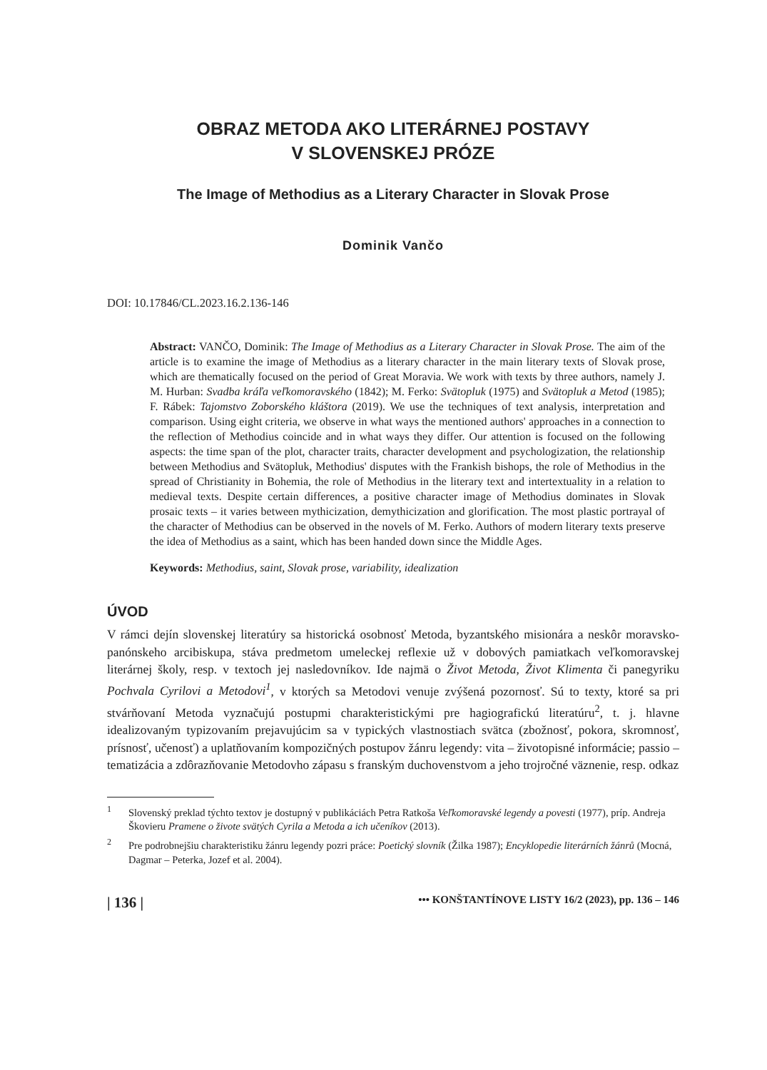OBRAZ METODA AKO LITERÁRNEJ POSTAVY
V SLOVENSKEJ PRÓZE
The Image of Methodius as a Literary Character in Slovak Prose
Dominik Vančo
DOI: 10.17846/CL.2023.16.2.136-146
Abstract: VANČO, Dominik: The Image of Methodius as a Literary Character in Slovak Prose. The aim of the article is to examine the image of Methodius as a literary character in the main literary texts of Slovak prose, which are thematically focused on the period of Great Moravia. We work with texts by three authors, namely J. M. Hurban: Svadba kráľa veľkomoravského (1842); M. Ferko: Svätopluk (1975) and Svätopluk a Metod (1985); F. Rábek: Tajomstvo Zoborského kláštora (2019). We use the techniques of text analysis, interpretation and comparison. Using eight criteria, we observe in what ways the mentioned authors' approaches in a connection to the reflection of Methodius coincide and in what ways they differ. Our attention is focused on the following aspects: the time span of the plot, character traits, character development and psychologization, the relationship between Methodius and Svätopluk, Methodius' disputes with the Frankish bishops, the role of Methodius in the spread of Christianity in Bohemia, the role of Methodius in the literary text and intertextuality in a relation to medieval texts. Despite certain differences, a positive character image of Methodius dominates in Slovak prosaic texts – it varies between mythicization, demythicization and glorification. The most plastic portrayal of the character of Methodius can be observed in the novels of M. Ferko. Authors of modern literary texts preserve the idea of Methodius as a saint, which has been handed down since the Middle Ages.
Keywords: Methodius, saint, Slovak prose, variability, idealization
ÚVOD
V rámci dejín slovenskej literatúry sa historická osobnosť Metoda, byzantského misionára a neskôr moravsko-panónskeho arcibiskupa, stáva predmetom umeleckej reflexie už v dobových pamiatkach veľkomoravskej literárnej školy, resp. v textoch jej nasledovníkov. Ide najmä o Život Metoda, Život Klimenta či panegyriku Pochvala Cyrilovi a Metodovi<sup>1</sup>, v ktorých sa Metodovi venuje zvýšená pozornosť. Sú to texty, ktoré sa pri stvárňovaní Metoda vyznačujú postupmi charakteristickými pre hagiografickú literatúru<sup>2</sup>, t. j. hlavne idealizovaným typizovaním prejavujúcim sa v typických vlastnostiach svätca (zbožnosť, pokora, skromnosť, prísnosť, učenosť) a uplatňovaním kompozičných postupov žánru legendy: vita – životopisné informácie; passio – tematizácia a zdôrazňovanie Metodovho zápasu s franským duchovenstvom a jeho trojročné väznenie, resp. odkaz
<sup>1</sup> Slovenský preklad týchto textov je dostupný v publikáciách Petra Ratkoša Veľkomoravské legendy a povesti (1977), príp. Andreja Škovieru Pramene o živote svätých Cyrila a Metoda a ich učeníkov (2013).
<sup>2</sup> Pre podrobnejšiu charakteristiku žánru legendy pozri práce: Poetický slovník (Žilka 1987); Encyklopedie literárních žánrů (Mocná, Dagmar – Peterka, Jozef et al. 2004).
| 136 | ••• KONŠTANTÍNOVE LISTY 16/2 (2023), pp. 136 – 146